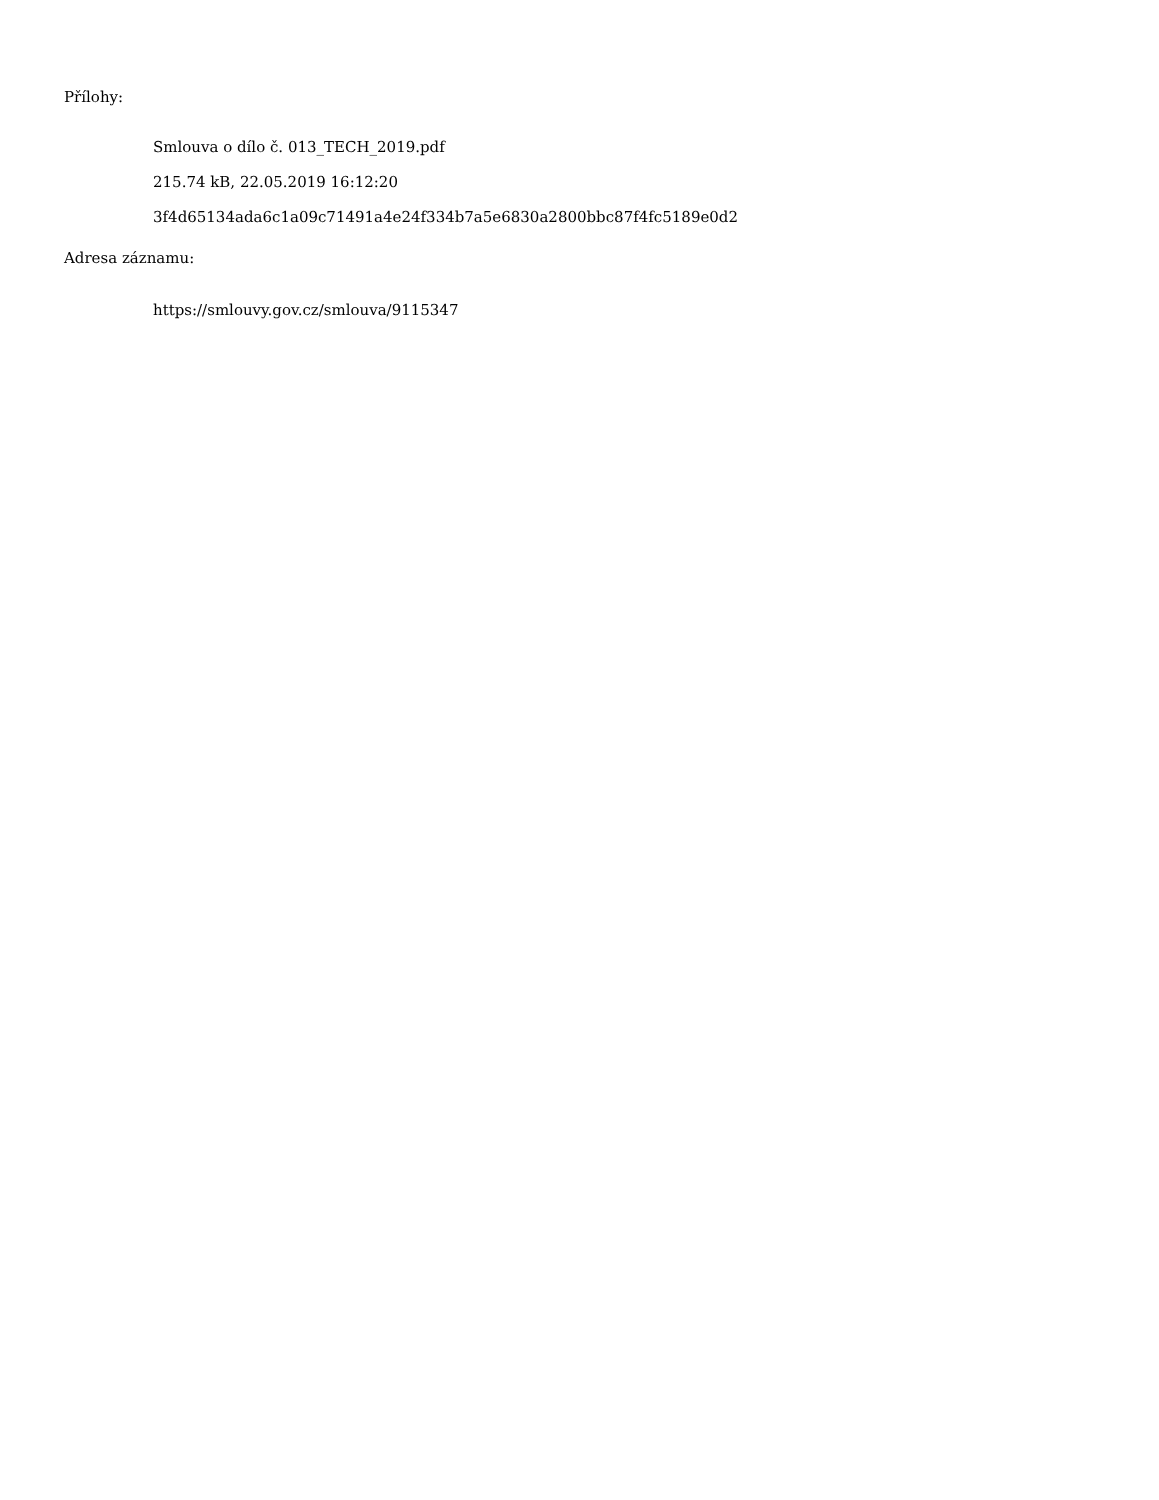Přílohy:
Smlouva o dílo č. 013_TECH_2019.pdf
215.74 kB, 22.05.2019 16:12:20
3f4d65134ada6c1a09c71491a4e24f334b7a5e6830a2800bbc87f4fc5189e0d2
Adresa záznamu:
https://smlouvy.gov.cz/smlouva/9115347